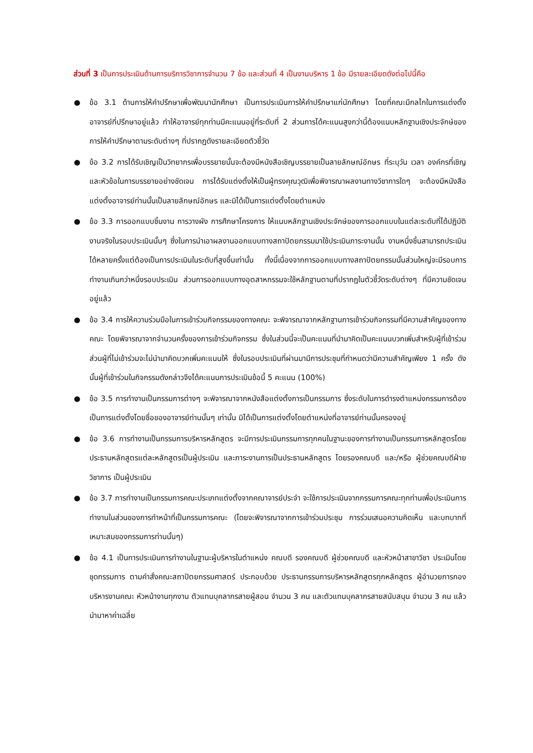ส่วนที่ 3 เป็นการประเมินด้านการบริการวิชาการจำนวน 7 ข้อ และส่วนที่ 4 เป็นงานบริหาร 1 ข้อ มีรายละเอียดดังต่อไปนี้คือ
● ข้อ 3.1 ด้านการให้คำปรึกษาเพื่อพัฒนานักศึกษา เป็นการประเมินการให้คำปรึกษาแก่นักศึกษา โดยที่คณะมีกลไกในการแต่งตั้งอาจารย์ที่ปรึกษาอยู่แล้ว ทำให้อาจารย์ทุกท่านมีคะแนนอยู่ที่ระดับที่ 2 ส่วนการได้คะแนนสูงกว่านี้ต้องแนบหลักฐานเชิงประจักษ์ของการให้คำปรึกษาตามระดับต่างๆ ที่ปรากฏดังรายละเอียดตัวชี้วัด
● ข้อ 3.2 การได้รับเชิญเป็นวิทยากรเพื่อบรรยายนั้นจะต้องมีหนังสือเชิญบรรยายเป็นลายลักษณ์อักษร ที่ระบุวัน เวลา องค์กรที่เชิญ และหัวข้อในการบรรยายอย่างชัดเจน การได้รับแต่งตั้งให้เป็นผู้ทรงคุณวุฒิเพื่อพิจารณาผลงานทางวิชาการใดๆ จะต้องมีหนังสือแต่งตั้งอาจารย์ท่านนั้นเป็นลายลักษณ์อักษร และมิได้เป็นการแต่งตั้งโดยตำแหน่ง
● ข้อ 3.3 การออกแบบชิ้นงาน การวางผัง การศึกษาโครงการ ให้แนบหลักฐานเชิงประจักษ์ของการออกแบบในแต่ละระดับที่ได้ปฏิบัติงานจริงในรอบประเมินนั้นๆ ซึ่งในการนำเอาผลงานออกแบบทางสถาปัตยกรรมมาใช้ประเมินภาระงานนั้น งานหนึ่งชิ้นสามารถประเมินได้หลายครั้งแต่ต้องเป็นการประเมินในระดับที่สูงขึ้นเท่านั้น ทั้งนี้เนื่องจากการออกแบบทางสถาปัตยกรรมนั้นส่วนใหญ่จะมีรอบการทำงานเกินกว่าหนึ่งรอบประเมิน ส่วนการออกแบบทางอุตสาหกรรมจะใช้หลักฐานตามที่ปรากฏในตัวชี้วัดระดับต่างๆ ที่มีความชัดเจนอยู่แล้ว
● ข้อ 3.4 การให้ความร่วมมือในการเข้าร่วมกิจกรรมของทางคณะ จะพิจารณาจากหลักฐานการเข้าร่วมกิจกรรมที่มีความสำคัญของทางคณะ โดยพิจารณาจากจำนวนครั้งของการเข้าร่วมกิจกรรม ซึ่งในส่วนนี้จะเป็นคะแนนที่นำมาคิดเป็นคะแนนบวกเพิ่มสำหรับผู้ที่เข้าร่วม ส่วนผู้ที่ไม่เข้าร่วมจะไม่นำมาคิดบวกเพิ่มคะแนนให้ ซึ่งในรอบประเมินที่ผ่านมามีการประชุมที่กำหนดว่ามีความสำคัญเพียง 1 ครั้ง ดังนั้นผู้ที่เข้าร่วมในกิจกรรมดังกล่าวจึงได้คะแนนการประเมินข้อนี้ 5 คะแนน (100%)
● ข้อ 3.5 การทำงานเป็นกรรมการต่างๆ จะพิจารณาจากหนังสือแต่งตั้งการเป็นกรรมการ ซึ่งระดับในการดำรงตำแหน่งกรรมการต้องเป็นการแต่งตั้งโดยชื่อของอาจารย์ท่านนั้นๆ เท่านั้น มิได้เป็นการแต่งตั้งโดยตำแหน่งที่อาจารย์ท่านนั้นครองอยู่
● ข้อ 3.6 การทำงานเป็นกรรมการบริหารหลักสูตร จะมีการประเมินกรรมการทุกคนในฐานะของการทำงานเป็นกรรมการหลักสูตรโดยประธานหลักสูตรแต่ละหลักสูตรเป็นผู้ประเมิน และภาระงานการเป็นประธานหลักสูตร โดยรองคณบดี และ/หรือ ผู้ช่วยคณบดีฝ่ายวิชาการ เป็นผู้ประเมิน
● ข้อ 3.7 การทำงานเป็นกรรมการคณะประเภทแต่งตั้งจากคณาจารย์ประจำ จะใช้การประเมินจากกรรมการคณะทุกท่านเพื่อประเมินการทำงานในส่วนของการทำหน้าที่เป็นกรรมการคณะ (โดยจะพิจารณาจากการเข้าร่วมประชุม การร่วมเสนอความคิดเห็น และบทบาทที่เหมาะสมของกรรมการท่านนั้นๆ)
● ข้อ 4.1 เป็นการประเมินการทำงานในฐานะผู้บริหารในตำแหน่ง คณบดี รองคณบดี ผู้ช่วยคณบดี และหัวหน้าสาขาวิชา ประเมินโดย ชุดกรรมการ ตามคำสั่งคณะสถาปัตยกรรมศาสตร์ ประกอบด้วย ประธานกรรมการบริหารหลักสูตรทุกหลักสูตร ผู้อำนวยการกองบริหารงานคณะ หัวหน้างานทุกงาน ตัวแทนบุคลากรสายผู้สอน จำนวน 3 คน และตัวแทนบุคลากรสายสนับสนุน จำนวน 3 คน แล้วนำมาหาค่าเฉลี่ย